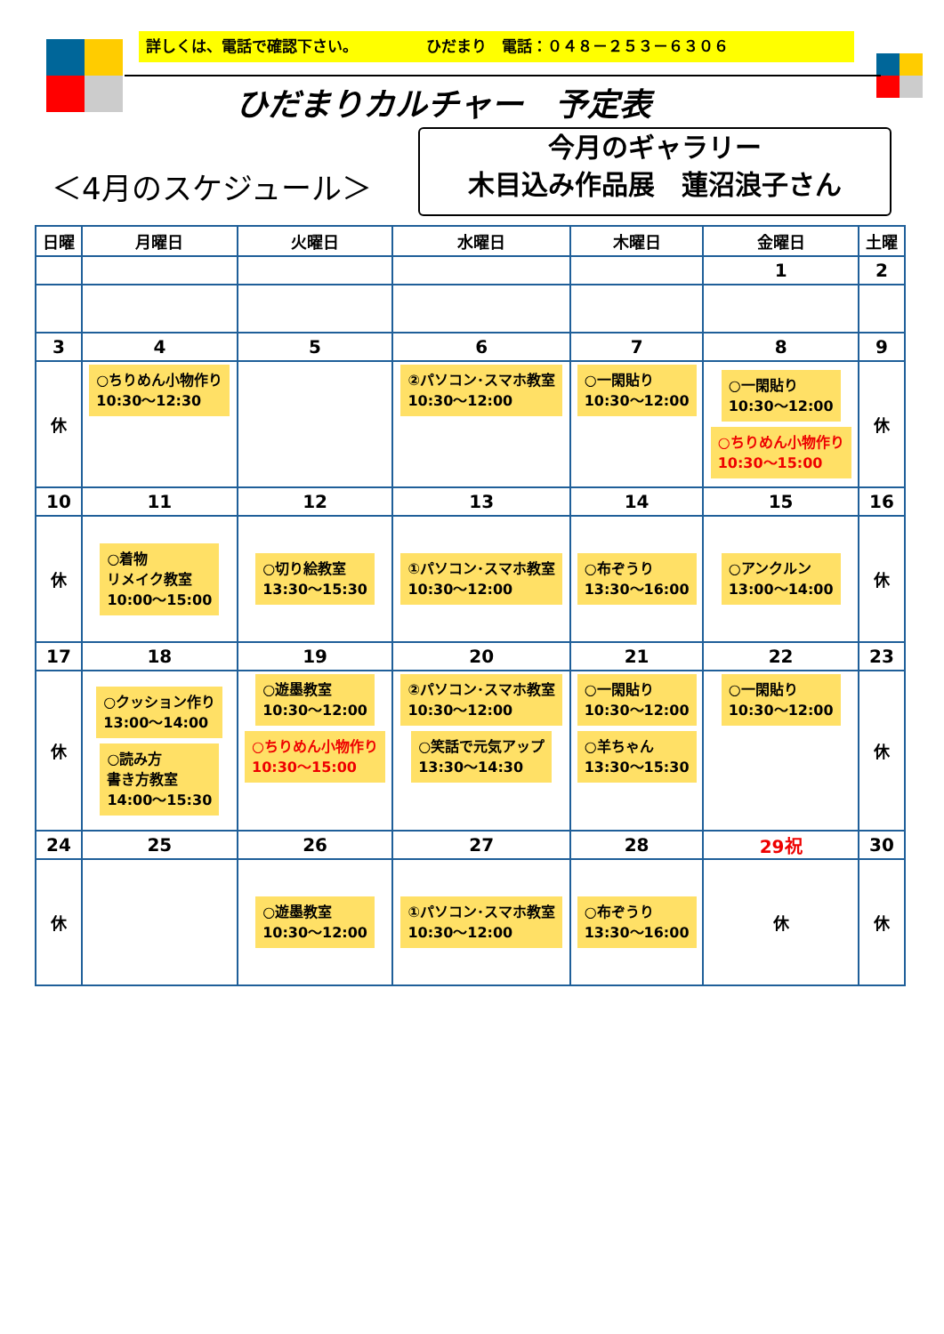詳しくは、電話で確認下さい。　　　　　ひだまり　電話：０４８－２５３－６３０６
ひだまりカルチャー　予定表
＜4月のスケジュール＞
今月のギャラリー
木目込み作品展　蓮沼浪子さん
| 日曜 | 月曜日 | 火曜日 | 水曜日 | 木曜日 | 金曜日 | 土曜 |
| --- | --- | --- | --- | --- | --- | --- |
| | | | | | 1 | 2 |
| 3 | 4 | 5 | 6 | 7 | 8 | 9 |
| 休 | ○ちりめん小物作り 10:30～12:30 | | ②パソコン･スマホ教室 10:30～12:00 | ○一閑貼り 10:30～12:00 | ○一閑貼り 10:30～12:00 ○ちりめん小物作り 10:30～15:00 | 休 |
| 10 | 11 | 12 | 13 | 14 | 15 | 16 |
| 休 | ○着物 リメイク教室 10:00～15:00 | ○切り絵教室 13:30～15:30 | ①パソコン･スマホ教室 10:30～12:00 | ○布ぞうり 13:30～16:00 | ○アンクルン 13:00～14:00 | 休 |
| 17 | 18 | 19 | 20 | 21 | 22 | 23 |
| 休 | ○クッション作り 13:00～14:00 ○読み方 書き方教室 14:00～15:30 | ○遊墨教室 10:30～12:00 ○ちりめん小物作り 10:30～15:00 | ②パソコン･スマホ教室 10:30～12:00 ○笑話で元気アップ 13:30～14:30 | ○一閑貼り 10:30～12:00 ○羊ちゃん 13:30～15:30 | ○一閑貼り 10:30～12:00 | 休 |
| 24 | 25 | 26 | 27 | 28 | 29祝 | 30 |
| 休 | | ○遊墨教室 10:30～12:00 | ①パソコン･スマホ教室 10:30～12:00 | ○布ぞうり 13:30～16:00 | 休 | 休 |